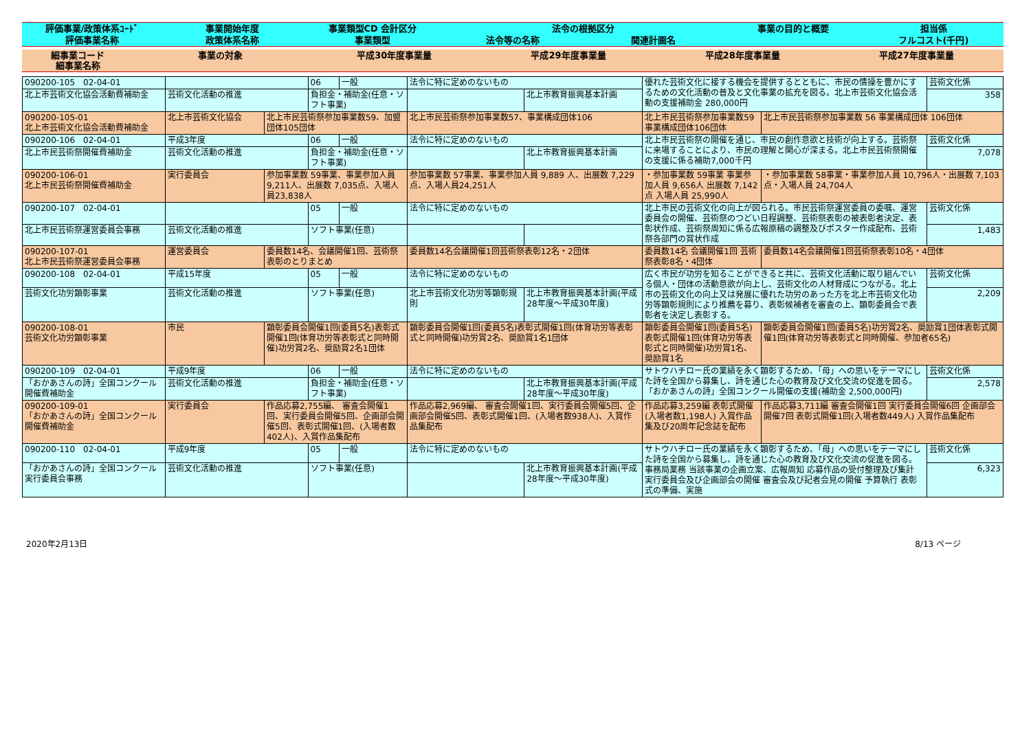| 評価事業/政策体系ｺｰﾄﾞ | 事業開始年度 | 事業類型CD 会計区分 | 法令の根拠区分 | | 事業の目的と概要 | 担当係 |
| --- | --- | --- | --- | --- | --- | --- |
| 評価事業名称 | 政策体系名称 | 事業類型 | 法令等の名称 | 関連計画名 | | フルコスト(千円) |
| 細事業コード 細事業名称 | 事業の対象 | 平成30年度事業量 | 平成29年度事業量 | 平成28年度事業量 | 平成27年度事業量 |
| --- | --- | --- | --- | --- | --- |
| 090200-105 02-04-01 | | | 06 | 一般 | 法令に特に定めのないもの | | 優れた芸術文化に接する機会を提供するとともに、市民の情操を豊かにするための文化活動の普及と文化事業の拡充を図る。北上市芸術文化協会活動の支援補助金 280,000円 | | 芸術文化係 |
| 北上市芸術文化協会活動費補助金 | 芸術文化活動の推進 | | 負担金・補助金(任意・ソフト事業) | | | 北上市教育振興基本計画 | | | 358 |
| 090200-105-01 北上市芸術文化協会活動費補助金 | 北上市芸術文化協会 | 北上市民芸術祭参加事業数59、加盟団体105団体 | | | 北上市民芸術祭参加事業数57、事業構成団体106 | | 北上市民芸術祭参加事業数59 事業構成団体106団体 | 北上市民芸術祭参加事業数 56 事業構成団体 106団体 | |
| 090200-106 02-04-01 | 平成3年度 | | 06 | 一般 | 法令に特に定めのないもの | | 北上市民芸術祭の開催を通じ、市民の創作意欲と技術が向上する。芸術祭に来場することにより、市民の理解と関心が深まる。北上市民芸術祭開催の支援に係る補助7,000千円 | | 芸術文化係 |
| 北上市民芸術祭開催費補助金 | 芸術文化活動の推進 | | 負担金・補助金(任意・ソフト事業) | | | 北上市教育振興基本計画 | | | 7,078 |
| 090200-106-01 北上市民芸術祭開催費補助金 | 実行委員会 | 参加事業数 59事業、事業参加人員 9,211人、出展数 7,035点、入場人員23,838人 | | | 参加事業数 57事業、事業参加人員 9,889 人、出展数 7,229点、入場人員24,251人 | | ・参加事業数 59事業 事業参加人員 9,656人 出展数 7,142点 入場人員 25,990人 | ・参加事業数 58事業・事業参加人員 10,796人・出展数 7,103点・入場人員 24,704人 | |
| 090200-107 02-04-01 | | | 05 | 一般 | 法令に特に定めのないもの | | 北上市民の芸術文化の向上が図られる。市民芸術祭運営委員の委嘱、運営委員会の開催、芸術祭のつどい日程調整、芸術祭表彰の被表彰者決定、表彰状作成、芸術祭周知に係る広報原稿の調整及びポスター作成配布、芸術祭各部門の賞状作成 | | 芸術文化係 |
| 北上市民芸術祭運営委員会事務 | 芸術文化活動の推進 | | ソフト事業(任意) | | | | | | 1,483 |
| 090200-107-01 北上市民芸術祭運営委員会事務 | 運営委員会 | 委員数14名、会議開催1回、芸術祭表彰のとりまとめ | | | 委員数14名会議開催1回芸術祭表彰12名・2団体 | | 委員数14名 会議開催1回 芸術祭表彰8名・4団体 | 委員数14名会議開催1回芸術祭表彰10名・4団体 | |
| 090200-108 02-04-01 | 平成15年度 | | 05 | 一般 | 法令に特に定めのないもの | | 広く市民が功労を知ることができると共に、芸術文化活動に取り組んでいる個人・団体の活動意欲が向上し、芸術文化の人材育成につながる。北上市の芸術文化の向上又は発展に優れた功労のあった方を北上市芸術文化功労等顕彰規則により推薦を募り、表彰候補者を審査の上、顕彰委員会で表彰者を決定し表彰する。 | | 芸術文化係 |
| 芸術文化功労顕彰事業 | 芸術文化活動の推進 | | ソフト事業(任意) | | 北上市芸術文化功労等顕彰規則 | 北上市教育振興基本計画(平成28年度～平成30年度) | | | 2,209 |
| 090200-108-01 芸術文化功労顕彰事業 | 市民 | 顕彰委員会開催1回(委員5名)表彰式開催1回(体育功労等表彰式と同時開催)功労賞2名、奨励賞2名1団体 | | | 顕彰委員会開催1回(委員5名)表彰式開催1回(体育功労等表彰式と同時開催)功労賞2名、奨励賞1名1団体 | | 顕彰委員会開催1回(委員5名)表彰式開催1回(体育功労等表彰式と同時開催)功労賞1名、奨励賞1名 | 顕彰委員会開催1回(委員5名)功労賞2名、奨励賞1団体表彰式開催1回(体育功労等表彰式と同時開催、参加者65名) | |
| 090200-109 02-04-01 | 平成9年度 | | 06 | 一般 | 法令に特に定めのないもの | | サトウハチロー氏の業績を永く顕彰するため、「母」への思いをテーマにした詩を全国から募集し、詩を通じた心の教育及び文化交流の促進を図る。「おかあさんの詩」全国コンクール開催の支援(補助金 2,500,000円) | | 芸術文化係 |
| 「おかあさんの詩」全国コンクール開催費補助金 | 芸術文化活動の推進 | | 負担金・補助金(任意・ソフト事業) | | | 北上市教育振興基本計画(平成28年度～平成30年度) | | | 2,578 |
| 090200-109-01 「おかあさんの詩」全国コンクール開催費補助金 | 実行委員会 | 作品応募2,755編、 審査会開催1回、実行委員会開催5回、企画部会開催5回、表彰式開催1回、(入場者数402人)、入賞作品集配布 | | | 作品応募2,969編、 審査会開催1回、実行委員会開催5回、企画部会開催5回、表彰式開催1回、(入場者数938人)、入賞作品集配布 | | 作品応募3,259編 表彰式開催(入場者数1,198人) 入賞作品集及び20周年記念誌を配布 | 作品応募3,711編 審査会開催1回 実行委員会開催6回 企画部会開催7回 表彰式開催1回(入場者数449人) 入賞作品集配布 | |
| 090200-110 02-04-01 | 平成9年度 | | 05 | 一般 | 法令に特に定めのないもの | | サトウハチロー氏の業績を永く顕彰するため、「母」への思いをテーマにした詩を全国から募集し、詩を通じた心の教育及び文化交流の促進を図る。事務局業務 当該事業の企画立案、広報周知 応募作品の受付整理及び集計 実行委員会及び企画部会の開催 審査会及び記者会見の開催 予算執行 表彰式の準備、実施 | | 芸術文化係 |
| 「おかあさんの詩」全国コンクール実行委員会事務 | 芸術文化活動の推進 | | ソフト事業(任意) | | | 北上市教育振興基本計画(平成28年度～平成30年度) | | | 6,323 |
2020年2月13日 8/13 ページ